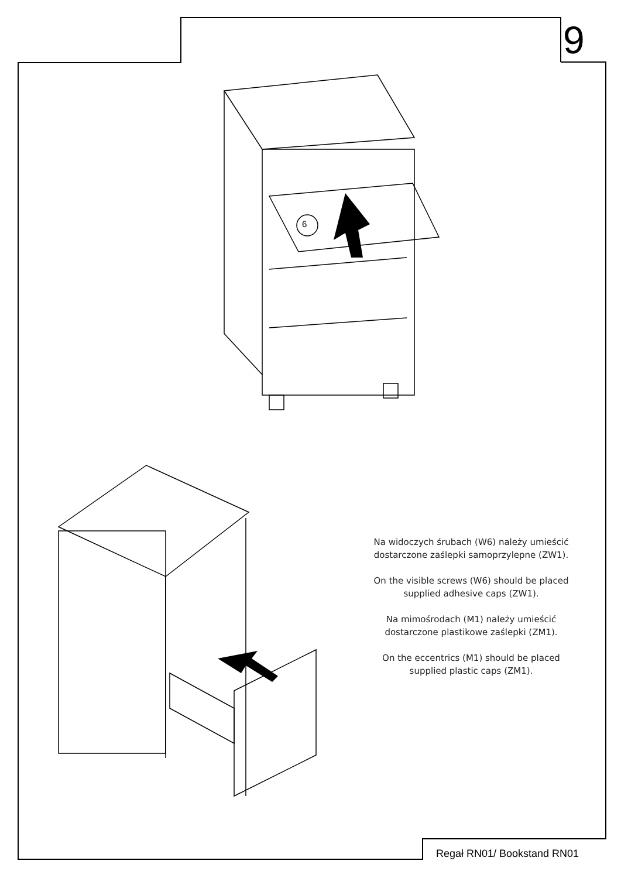9
6
Na widoczych śrubach (W6) należy umieścić dostarczone zaślepki samoprzylepne (ZW1).
On the visible screws (W6) should be placed supplied adhesive caps (ZW1).
Na mimośrodach (M1) należy umieścić dostarczone plastikowe zaślepki (ZM1).
On the eccentrics (M1) should be placed supplied plastic caps (ZM1).
Regał RN01/ Bookstand RN01